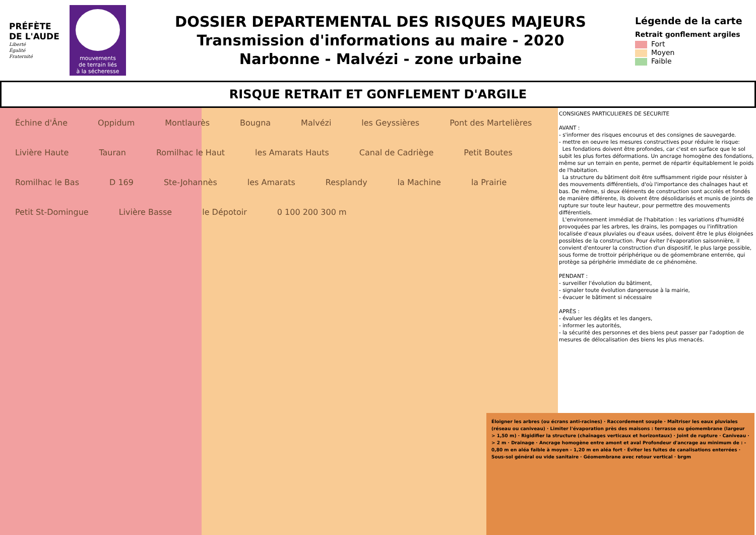PRÉFÈTE
DE L'AUDE
Liberté
Égalité
Fraternité
mouvements
de terrain liés
à la sécheresse
DOSSIER DEPARTEMENTAL DES RISQUES MAJEURS
Transmission d'informations au maire - 2020
Narbonne - Malvézi - zone urbaine
Légende de la carte
Retrait gonflement argiles
Fort
Moyen
Faible
RISQUE RETRAIT ET GONFLEMENT D'ARGILE
Échine d'Âne Oppidum Montlaurès Bougna Malvézi les Geyssières Pont des Martelières Livière Haute Tauran Romilhac le Haut les Amarats Hauts Canal de Cadriège Petit Boutes Romilhac le Bas D 169 Ste-Johannès les Amarats Resplandy la Machine la Prairie Petit St-Domingue Livière Basse le Dépotoir 0 100 200 300 m
CONSIGNES PARTICULIERES DE SECURITE
AVANT :
- s'informer des risques encourus et des consignes de sauvegarde.
- mettre en oeuvre les mesures constructives pour réduire le risque:
Les fondations doivent être profondes, car c'est en surface que le sol subit les plus fortes déformations. Un ancrage homogène des fondations, même sur un terrain en pente, permet de répartir équitablement le poids de l'habitation.
La structure du bâtiment doit être suffisamment rigide pour résister à des mouvements différentiels, d'où l'importance des chaînages haut et bas. De même, si deux éléments de construction sont accolés et fondés de manière différente, ils doivent être désolidarisés et munis de joints de rupture sur toute leur hauteur, pour permettre des mouvements différentiels.
L'environnement immédiat de l'habitation : les variations d'humidité provoquées par les arbres, les drains, les pompages ou l'infiltration localisée d'eaux pluviales ou d'eaux usées, doivent être le plus éloignées possibles de la construction. Pour éviter l'évaporation saisonnière, il convient d'entourer la construction d'un dispositif, le plus large possible, sous forme de trottoir périphérique ou de géomembrane enterrée, qui protège sa périphérie immédiate de ce phénomène.
PENDANT :
- surveiller l'évolution du bâtiment,
- signaler toute évolution dangereuse à la mairie,
- évacuer le bâtiment si nécessaire
APRÈS :
- évaluer les dégâts et les dangers,
- informer les autorités,
- la sécurité des personnes et des biens peut passer par l'adoption de mesures de délocalisation des biens les plus menacés.
Éloigner les arbres (ou écrans anti-racines) · Raccordement souple · Maîtriser les eaux pluviales (réseau ou caniveau) · Limiter l'évaporation près des maisons : terrasse ou géomembrane (largeur > 1,50 m) · Rigidifier la structure (chaînages verticaux et horizontaux) · Joint de rupture · Caniveau · > 2 m · Drainage · Ancrage homogène entre amont et aval Profondeur d'ancrage au minimum de : - 0,80 m en aléa faible à moyen - 1,20 m en aléa fort · Éviter les fuites de canalisations enterrées · Sous-sol général ou vide sanitaire · Géomembrane avec retour vertical · brgm